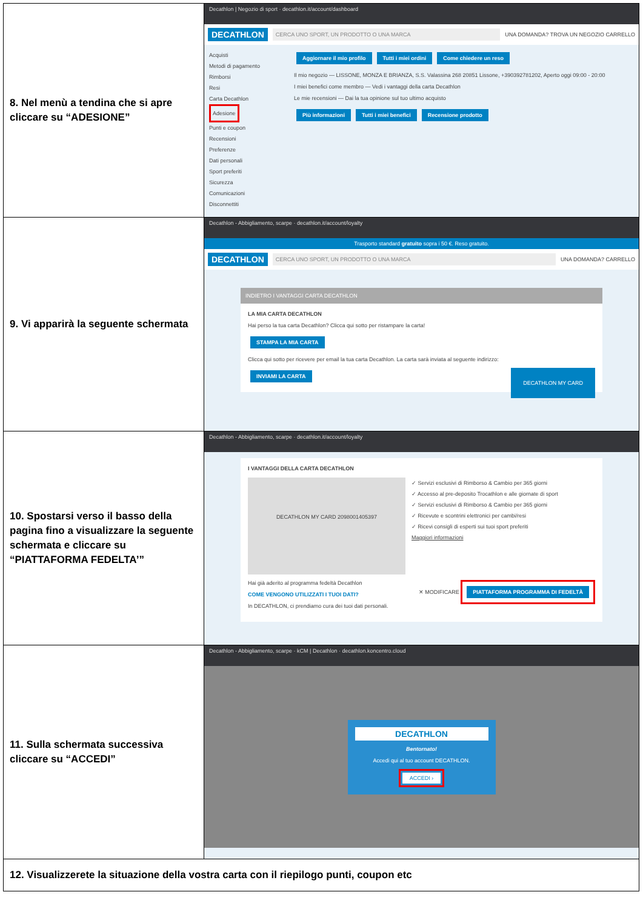| 8. Nel menù a tendina che si apre cliccare su “ADESIONE” | Decathlon / Negozio di sport · decathlon.it/account/dashboard DECATHLON CERCA UNO SPORT, UN PRODOTTO O UNA MARCA UNA DOMANDA? TROVA UN NEGOZIO CARRELLO Acquisti Metodi di pagamento Rimborsi Resi Carta Decathlon Adesione Punti e coupon Recensioni Preferenze Dati personali Sport preferiti Sicurezza Comunicazioni Disconnettiti Aggiornare il mio profilo Tutti i miei ordini Come chiedere un reso Il mio negozio — LISSONE, MONZA E BRIANZA, S.S. Valassina 268 20851 Lissone, +390392781202, Aperto oggi 09:00 - 20:00 I miei benefici come membro — Vedi i vantaggi della carta Decathlon Le mie recensioni — Dai la tua opinione sul tuo ultimo acquisto Più informazioni Tutti i miei benefici Recensione prodotto |
| 9. Vi apparirà la seguente schermata | Decathlon - Abbigliamento, scarpe · decathlon.it/account/loyalty Trasporto standard gratuito sopra i 50 €. Reso gratuito. DECATHLON CERCA UNO SPORT, UN PRODOTTO O UNA MARCA UNA DOMANDA? CARRELLO INDIETRO I VANTAGGI CARTA DECATHLON LA MIA CARTA DECATHLON Hai perso la tua carta Decathlon? Clicca qui sotto per ristampare la carta! STAMPA LA MIA CARTA Clicca qui sotto per ricevere per email la tua carta Decathlon. La carta sarà inviata al seguente indirizzo: INVIAMI LA CARTA DECATHLON MY CARD |
| 10. Spostarsi verso il basso della pagina fino a visualizzare la seguente schermata e cliccare su “PIATTAFORMA FEDELTA’” | Decathlon - Abbigliamento, scarpe · decathlon.it/account/loyalty I VANTAGGI DELLA CARTA DECATHLON DECATHLON MY CARD 2098001405397 ✓ Servizi esclusivi di Rimborso & Cambio per 365 giorni ✓ Accesso al pre-deposito Trocathlon e alle giornate di sport ✓ Servizi esclusivi di Rimborso & Cambio per 365 giorni ✓ Ricevute e scontrini elettronici per cambi/resi ✓ Ricevi consigli di esperti sui tuoi sport preferiti Maggiori informazioni Hai già aderito al programma fedeltà Decathlon ✕ MODIFICARE PIATTAFORMA PROGRAMMA DI FEDELTÀ COME VENGONO UTILIZZATI I TUOI DATI? In DECATHLON, ci prendiamo cura dei tuoi dati personali. |
| 11. Sulla schermata successiva cliccare su “ACCEDI” | Decathlon - Abbigliamento, scarpe · kCM / Decathlon · decathlon.koncentro.cloud DECATHLON Bentornato! Accedi qui al tuo account DECATHLON. ACCEDI › |
| 12. Visualizzerete la situazione della vostra carta con il riepilogo punti, coupon etc | |